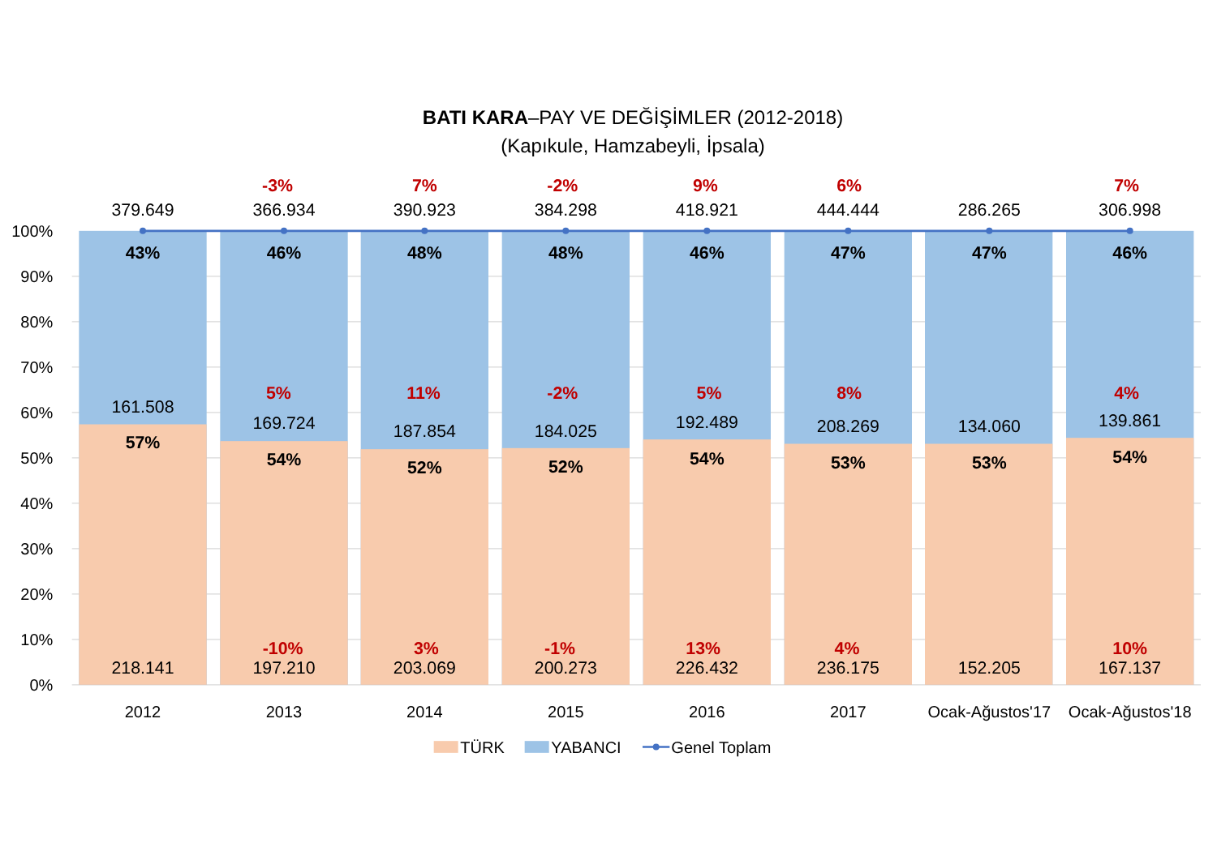BATI KARA–PAY VE DEĞİŞİMLER (2012-2018)
(Kapıkule, Hamzabeyli, İpsala)
100%
90%
80%
70%
60%
50%
40%
30%
20%
10%
0%
379.649
43%
161.508
57%
218.141
2012
-3%
366.934
46%
5%
169.724
54%
-10%
197.210
2013
7%
390.923
48%
11%
187.854
52%
3%
203.069
2014
-2%
384.298
48%
-2%
184.025
52%
-1%
200.273
2015
9%
418.921
46%
5%
192.489
54%
13%
226.432
2016
6%
444.444
47%
8%
208.269
53%
4%
236.175
2017
286.265
47%
134.060
53%
152.205
Ocak-Ağustos'17
7%
306.998
46%
4%
139.861
54%
10%
167.137
Ocak-Ağustos'18
TÜRK
YABANCI
Genel Toplam